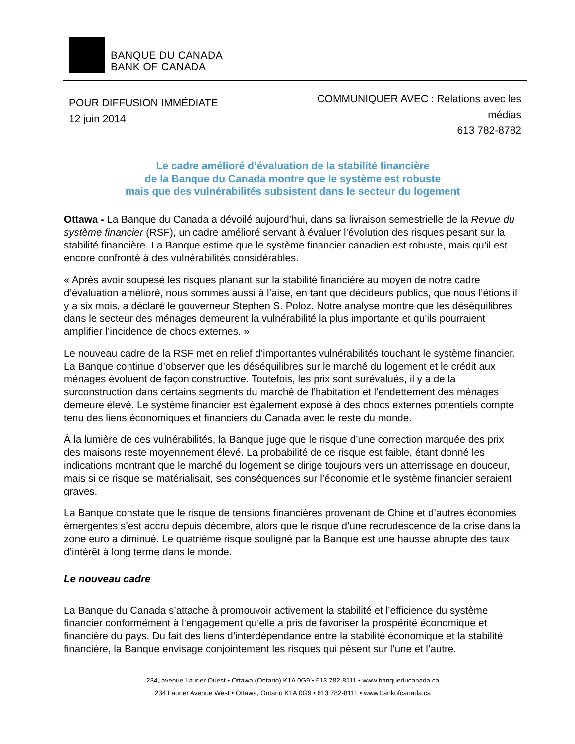BANQUE DU CANADA
BANK OF CANADA
POUR DIFFUSION IMMÉDIATE
12 juin 2014
COMMUNIQUER AVEC : Relations avec les médias
613 782-8782
Le cadre amélioré d’évaluation de la stabilité financière
de la Banque du Canada montre que le système est robuste
mais que des vulnérabilités subsistent dans le secteur du logement
Ottawa - La Banque du Canada a dévoilé aujourd’hui, dans sa livraison semestrielle de la Revue du système financier (RSF), un cadre amélioré servant à évaluer l’évolution des risques pesant sur la stabilité financière. La Banque estime que le système financier canadien est robuste, mais qu’il est encore confronté à des vulnérabilités considérables.
« Après avoir soupesé les risques planant sur la stabilité financière au moyen de notre cadre d’évaluation amélioré, nous sommes aussi à l’aise, en tant que décideurs publics, que nous l’étions il y a six mois, a déclaré le gouverneur Stephen S. Poloz. Notre analyse montre que les déséquilibres dans le secteur des ménages demeurent la vulnérabilité la plus importante et qu’ils pourraient amplifier l’incidence de chocs externes. »
Le nouveau cadre de la RSF met en relief d’importantes vulnérabilités touchant le système financier. La Banque continue d’observer que les déséquilibres sur le marché du logement et le crédit aux ménages évoluent de façon constructive. Toutefois, les prix sont surévalués, il y a de la surconstruction dans certains segments du marché de l’habitation et l’endettement des ménages demeure élevé. Le système financier est également exposé à des chocs externes potentiels compte tenu des liens économiques et financiers du Canada avec le reste du monde.
À la lumière de ces vulnérabilités, la Banque juge que le risque d’une correction marquée des prix des maisons reste moyennement élevé. La probabilité de ce risque est faible, étant donné les indications montrant que le marché du logement se dirige toujours vers un atterrissage en douceur, mais si ce risque se matérialisait, ses conséquences sur l’économie et le système financier seraient graves.
La Banque constate que le risque de tensions financières provenant de Chine et d’autres économies émergentes s’est accru depuis décembre, alors que le risque d’une recrudescence de la crise dans la zone euro a diminué. Le quatrième risque souligné par la Banque est une hausse abrupte des taux d’intérêt à long terme dans le monde.
Le nouveau cadre
La Banque du Canada s’attache à promouvoir activement la stabilité et l’efficience du système financier conformément à l’engagement qu’elle a pris de favoriser la prospérité économique et financière du pays. Du fait des liens d’interdépendance entre la stabilité économique et la stabilité financière, la Banque envisage conjointement les risques qui pèsent sur l’une et l’autre.
234, avenue Laurier Ouest • Ottawa (Ontario) K1A 0G9 • 613 782-8111 • www.banqueducanada.ca
234 Laurier Avenue West • Ottawa, Ontario K1A 0G9 • 613 782-8111 • www.bankofcanada.ca